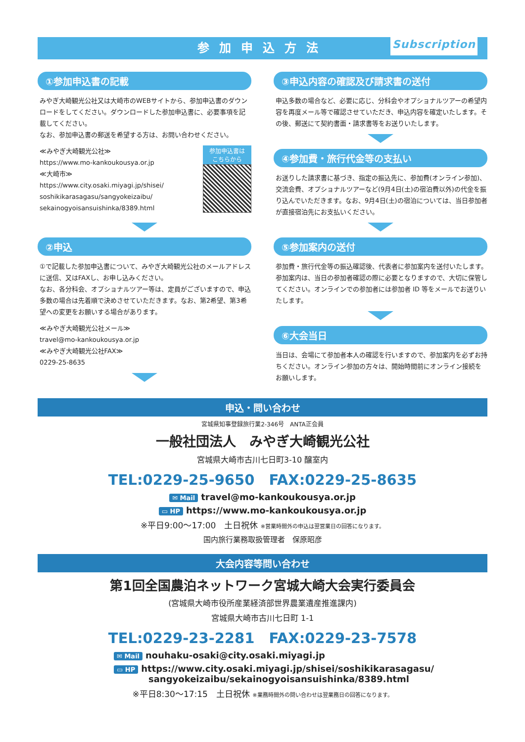参加申込方法 Subscription
①参加申込書の記載
みやぎ大崎観光公社又は大崎市のWEBサイトから、参加申込書のダウンロードをしてください。ダウンロードした参加申込書に、必要事項を記載してください。
なお、参加申込書の郵送を希望する方は、お問い合わせください。
≪みやぎ大崎観光公社≫
https://www.mo-kankoukousya.or.jp
≪大崎市≫
https://www.city.osaki.miyagi.jp/shisei/
soshikikarasagasu/sangyokeizaibu/
sekainogyoisansuishinka/8389.html
参加申込書は
こちらから
②申込
①で記載した参加申込書について、みやぎ大崎観光公社のメールアドレスに送信、又はFAXし、お申し込みください。
なお、各分科会、オプショナルツアー等は、定員がございますので、申込多数の場合は先着順で決めさせていただきます。なお、第2希望、第3希望への変更をお願いする場合があります。
≪みやぎ大崎観光公社メール≫
travel@mo-kankoukousya.or.jp
≪みやぎ大崎観光公社FAX≫
0229-25-8635
③申込内容の確認及び請求書の送付
申込多数の場合など、必要に応じ、分科会やオプショナルツアーの希望内容を再度メール等で確認させていただき、申込内容を確定いたします。その後、郵送にて契約書面・請求書等をお送りいたします。
④参加費・旅行代金等の支払い
お送りした請求書に基づき、指定の振込先に、参加費(オンライン参加)、交流会費、オプショナルツアーなど(9月4日(土)の宿泊費以外)の代金を振り込んでいただきます。なお、9月4日(土)の宿泊については、当日参加者が直接宿泊先にお支払いください。
⑤参加案内の送付
参加費・旅行代金等の振込確認後、代表者に参加案内を送付いたします。参加案内は、当日の参加者確認の際に必要となりますので、大切に保管してください。オンラインでの参加者には参加者 ID 等をメールでお送りいたします。
⑥大会当日
当日は、会場にて参加者本人の確認を行いますので、参加案内を必ずお持ちください。オンライン参加の方々は、開始時間前にオンライン接続をお願いします。
申込・問い合わせ
宮城県知事登録旅行業2-346号　ANTA正会員
一般社団法人　みやぎ大崎観光公社
宮城県大崎市古川七日町3-10 醸室内
TEL:0229-25-9650　FAX:0229-25-8635
✉ Mail travel@mo-kankoukousya.or.jp
▭ HP https://www.mo-kankoukousya.or.jp
※平日9:00～17:00　土日祝休 ※営業時間外の申込は翌営業日の回答になります。
国内旅行業務取扱管理者　保原昭彦
大会内容等問い合わせ
第1回全国農泊ネットワーク宮城大崎大会実行委員会
(宮城県大崎市役所産業経済部世界農業遺産推進課内)
宮城県大崎市古川七日町 1-1
TEL:0229-23-2281　FAX:0229-23-7578
✉ Mail nouhaku-osaki@city.osaki.miyagi.jp
▭ HP https://www.city.osaki.miyagi.jp/shisei/soshikikarasagasu/
sangyokeizaibu/sekainogyoisansuishinka/8389.html
※平日8:30～17:15　土日祝休 ※業務時間外の問い合わせは翌業務日の回答になります。